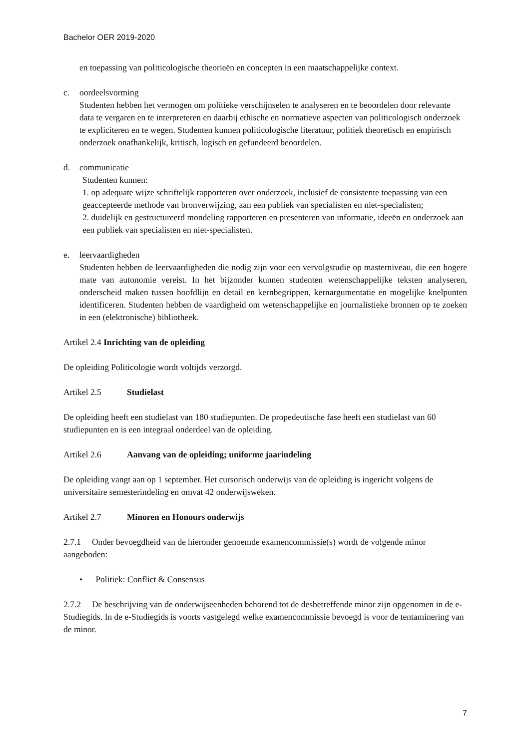Bachelor OER 2019-2020
en toepassing van politicologische theorieën en concepten in een maatschappelijke context.
c. oordeelsvorming
Studenten hebben het vermogen om politieke verschijnselen te analyseren en te beoordelen door relevante data te vergaren en te interpreteren en daarbij ethische en normatieve aspecten van politicologisch onderzoek te expliciteren en te wegen. Studenten kunnen politicologische literatuur, politiek theoretisch en empirisch onderzoek onafhankelijk, kritisch, logisch en gefundeerd beoordelen.
d. communicatie
Studenten kunnen:
1. op adequate wijze schriftelijk rapporteren over onderzoek, inclusief de consistente toepassing van een geaccepteerde methode van bronverwijzing, aan een publiek van specialisten en niet-specialisten;
2. duidelijk en gestructureerd mondeling rapporteren en presenteren van informatie, ideeën en onderzoek aan een publiek van specialisten en niet-specialisten.
e. leervaardigheden
Studenten hebben de leervaardigheden die nodig zijn voor een vervolgstudie op masterniveau, die een hogere mate van autonomie vereist. In het bijzonder kunnen studenten wetenschappelijke teksten analyseren, onderscheid maken tussen hoofdlijn en detail en kernbegrippen, kernargumentatie en mogelijke knelpunten identificeren. Studenten hebben de vaardigheid om wetenschappelijke en journalistieke bronnen op te zoeken in een (elektronische) bibliotheek.
Artikel 2.4 Inrichting van de opleiding
De opleiding Politicologie wordt voltijds verzorgd.
Artikel 2.5 Studielast
De opleiding heeft een studielast van 180 studiepunten. De propedeutische fase heeft een studielast van 60 studiepunten en is een integraal onderdeel van de opleiding.
Artikel 2.6 Aanvang van de opleiding; uniforme jaarindeling
De opleiding vangt aan op 1 september. Het cursorisch onderwijs van de opleiding is ingericht volgens de universitaire semesterindeling en omvat 42 onderwijsweken.
Artikel 2.7 Minoren en Honours onderwijs
2.7.1 Onder bevoegdheid van de hieronder genoemde examencommissie(s) wordt de volgende minor aangeboden:
• Politiek: Conflict & Consensus
2.7.2 De beschrijving van de onderwijseenheden behorend tot de desbetreffende minor zijn opgenomen in de e-Studiegids. In de e-Studiegids is voorts vastgelegd welke examencommissie bevoegd is voor de tentaminering van de minor.
7